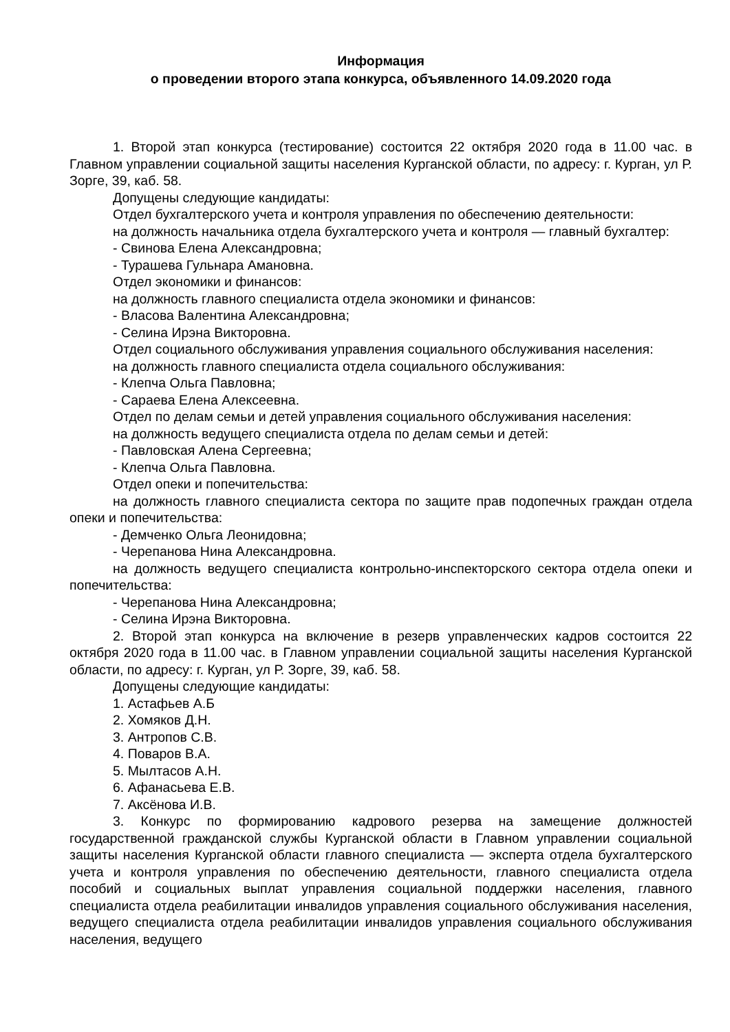Информация
о проведении второго этапа конкурса, объявленного 14.09.2020 года
1. Второй этап конкурса (тестирование) состоится 22 октября 2020 года в 11.00 час. в Главном управлении социальной защиты населения Курганской области, по адресу: г. Курган, ул Р. Зорге, 39, каб. 58.
Допущены следующие кандидаты:
Отдел бухгалтерского учета и контроля управления по обеспечению деятельности:
на должность начальника отдела бухгалтерского учета и контроля — главный бухгалтер:
- Свинова Елена Александровна;
- Турашева Гульнара Амановна.
Отдел экономики и финансов:
на должность главного специалиста отдела экономики и финансов:
- Власова Валентина Александровна;
- Селина Ирэна Викторовна.
Отдел социального обслуживания управления социального обслуживания населения:
на должность главного специалиста отдела социального обслуживания:
- Клепча Ольга Павловна;
- Сараева Елена Алексеевна.
Отдел по делам семьи и детей управления социального обслуживания населения:
на должность ведущего специалиста отдела по делам семьи и детей:
- Павловская Алена Сергеевна;
- Клепча Ольга Павловна.
Отдел опеки и попечительства:
на должность главного специалиста сектора по защите прав подопечных граждан отдела опеки и попечительства:
- Демченко Ольга Леонидовна;
- Черепанова Нина Александровна.
на должность ведущего специалиста контрольно-инспекторского сектора отдела опеки и попечительства:
- Черепанова Нина Александровна;
- Селина Ирэна Викторовна.
2. Второй этап конкурса на включение в резерв управленческих кадров состоится 22 октября 2020 года в 11.00 час. в Главном управлении социальной защиты населения Курганской области, по адресу: г. Курган, ул Р. Зорге, 39, каб. 58.
Допущены следующие кандидаты:
1. Астафьев А.Б
2. Хомяков Д.Н.
3. Антропов С.В.
4. Поваров В.А.
5. Мылтасов А.Н.
6. Афанасьева Е.В.
7. Аксёнова И.В.
3. Конкурс по формированию кадрового резерва на замещение должностей государственной гражданской службы Курганской области в Главном управлении социальной защиты населения Курганской области главного специалиста — эксперта отдела бухгалтерского учета и контроля управления по обеспечению деятельности, главного специалиста отдела пособий и социальных выплат управления социальной поддержки населения, главного специалиста отдела реабилитации инвалидов управления социального обслуживания населения, ведущего специалиста отдела реабилитации инвалидов управления социального обслуживания населения, ведущего